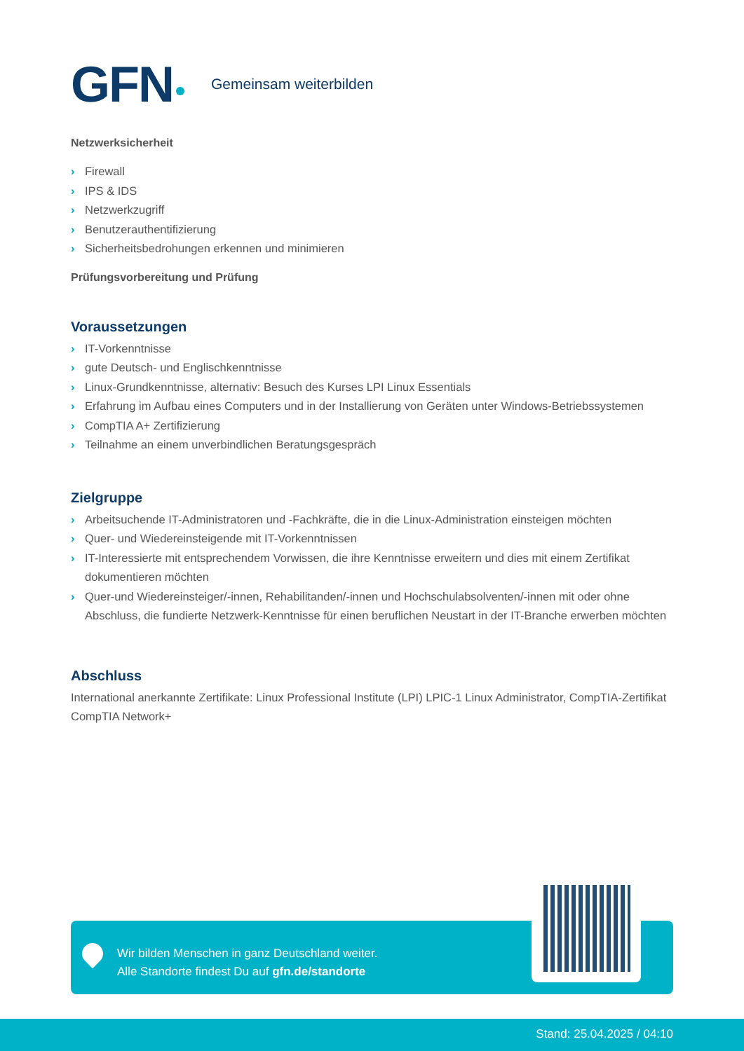GFN Gemeinsam weiterbilden
Netzwerksicherheit
› Firewall
› IPS & IDS
› Netzwerkzugriff
› Benutzerauthentifizierung
› Sicherheitsbedrohungen erkennen und minimieren
Prüfungsvorbereitung und Prüfung
Voraussetzungen
› IT-Vorkenntnisse
› gute Deutsch- und Englischkenntnisse
› Linux-Grundkenntnisse, alternativ: Besuch des Kurses LPI Linux Essentials
› Erfahrung im Aufbau eines Computers und in der Installierung von Geräten unter Windows-Betriebssystemen
› CompTIA A+ Zertifizierung
› Teilnahme an einem unverbindlichen Beratungsgespräch
Zielgruppe
› Arbeitsuchende IT-Administratoren und -Fachkräfte, die in die Linux-Administration einsteigen möchten
› Quer- und Wiedereinsteigende mit IT-Vorkenntnissen
› IT-Interessierte mit entsprechendem Vorwissen, die ihre Kenntnisse erweitern und dies mit einem Zertifikat dokumentieren möchten
› Quer-und Wiedereinsteiger/-innen, Rehabilitanden/-innen und Hochschulabsolventen/-innen mit oder ohne Abschluss, die fundierte Netzwerk-Kenntnisse für einen beruflichen Neustart in der IT-Branche erwerben möchten
Abschluss
International anerkannte Zertifikate: Linux Professional Institute (LPI) LPIC-1 Linux Administrator, CompTIA-Zertifikat CompTIA Network+
Wir bilden Menschen in ganz Deutschland weiter.
Alle Standorte findest Du auf gfn.de/standorte
Stand: 25.04.2025 / 04:10